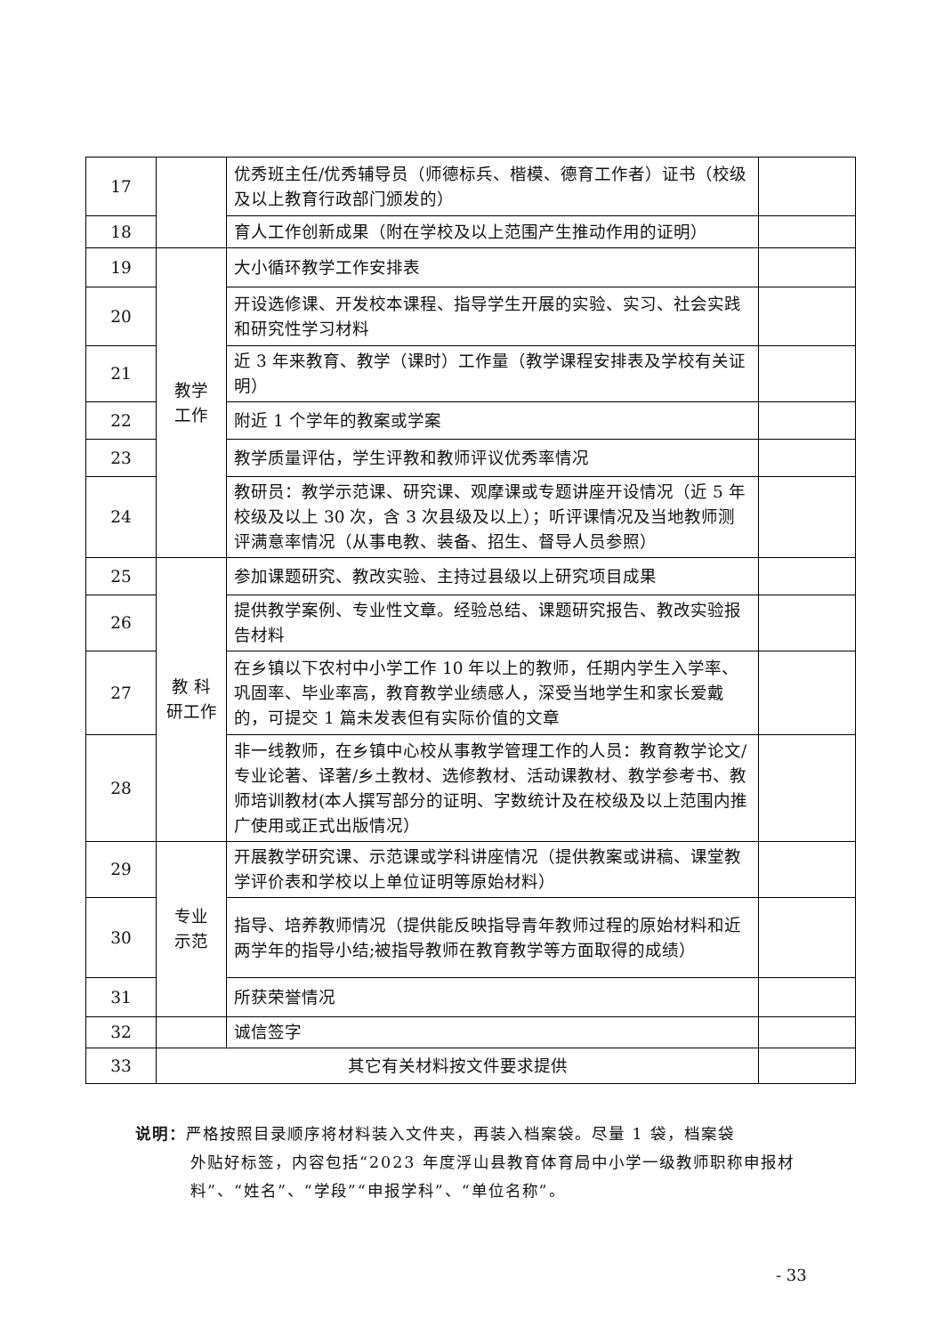| 17 | | 优秀班主任/优秀辅导员（师德标兵、楷模、德育工作者）证书（校级及以上教育行政部门颁发的） | |
| 18 | | 育人工作创新成果（附在学校及以上范围产生推动作用的证明） | |
| 19 | 教学 工作 | 大小循环教学工作安排表 | |
| 20 | | 开设选修课、开发校本课程、指导学生开展的实验、实习、社会实践和研究性学习材料 | |
| 21 | | 近 3 年来教育、教学（课时）工作量（教学课程安排表及学校有关证明） | |
| 22 | | 附近 1 个学年的教案或学案 | |
| 23 | | 教学质量评估，学生评教和教师评议优秀率情况 | |
| 24 | | 教研员：教学示范课、研究课、观摩课或专题讲座开设情况（近 5 年校级及以上 30 次，含 3 次县级及以上）；听评课情况及当地教师测评满意率情况（从事电教、装备、招生、督导人员参照） | |
| 25 | 教 科 研工作 | 参加课题研究、教改实验、主持过县级以上研究项目成果 | |
| 26 | | 提供教学案例、专业性文章。经验总结、课题研究报告、教改实验报告材料 | |
| 27 | | 在乡镇以下农村中小学工作 10 年以上的教师，任期内学生入学率、巩固率、毕业率高，教育教学业绩感人，深受当地学生和家长爱戴的，可提交 1 篇未发表但有实际价值的文章 | |
| 28 | | 非一线教师，在乡镇中心校从事教学管理工作的人员：教育教学论文/专业论著、译著/乡土教材、选修教材、活动课教材、教学参考书、教师培训教材(本人撰写部分的证明、字数统计及在校级及以上范围内推广使用或正式出版情况） | |
| 29 | 专业 示范 | 开展教学研究课、示范课或学科讲座情况（提供教案或讲稿、课堂教学评价表和学校以上单位证明等原始材料） | |
| 30 | | 指导、培养教师情况（提供能反映指导青年教师过程的原始材料和近两学年的指导小结;被指导教师在教育教学等方面取得的成绩） | |
| 31 | | 所获荣誉情况 | |
| 32 | | 诚信签字 | |
| 33 | 其它有关材料按文件要求提供 | | |
说明：严格按照目录顺序将材料装入文件夹，再装入档案袋。尽量 1 袋，档案袋
外贴好标签，内容包括“2023 年度浮山县教育体育局中小学一级教师职称申报材料”、“姓名”、“学段”“申报学科”、“单位名称”。
- 33